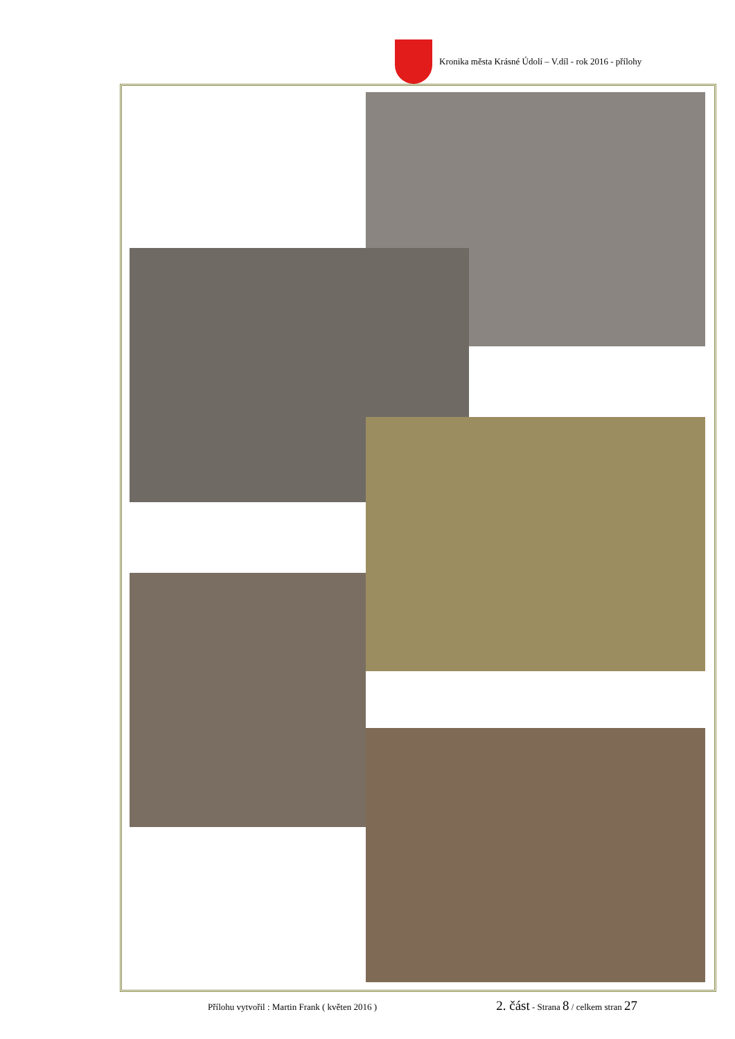Kronika města Krásné Údolí – V.díl - rok 2016 - přílohy
Přílohu vytvořil : Martin Frank ( květen 2016 ) 2. část - Strana 8 / celkem stran 27